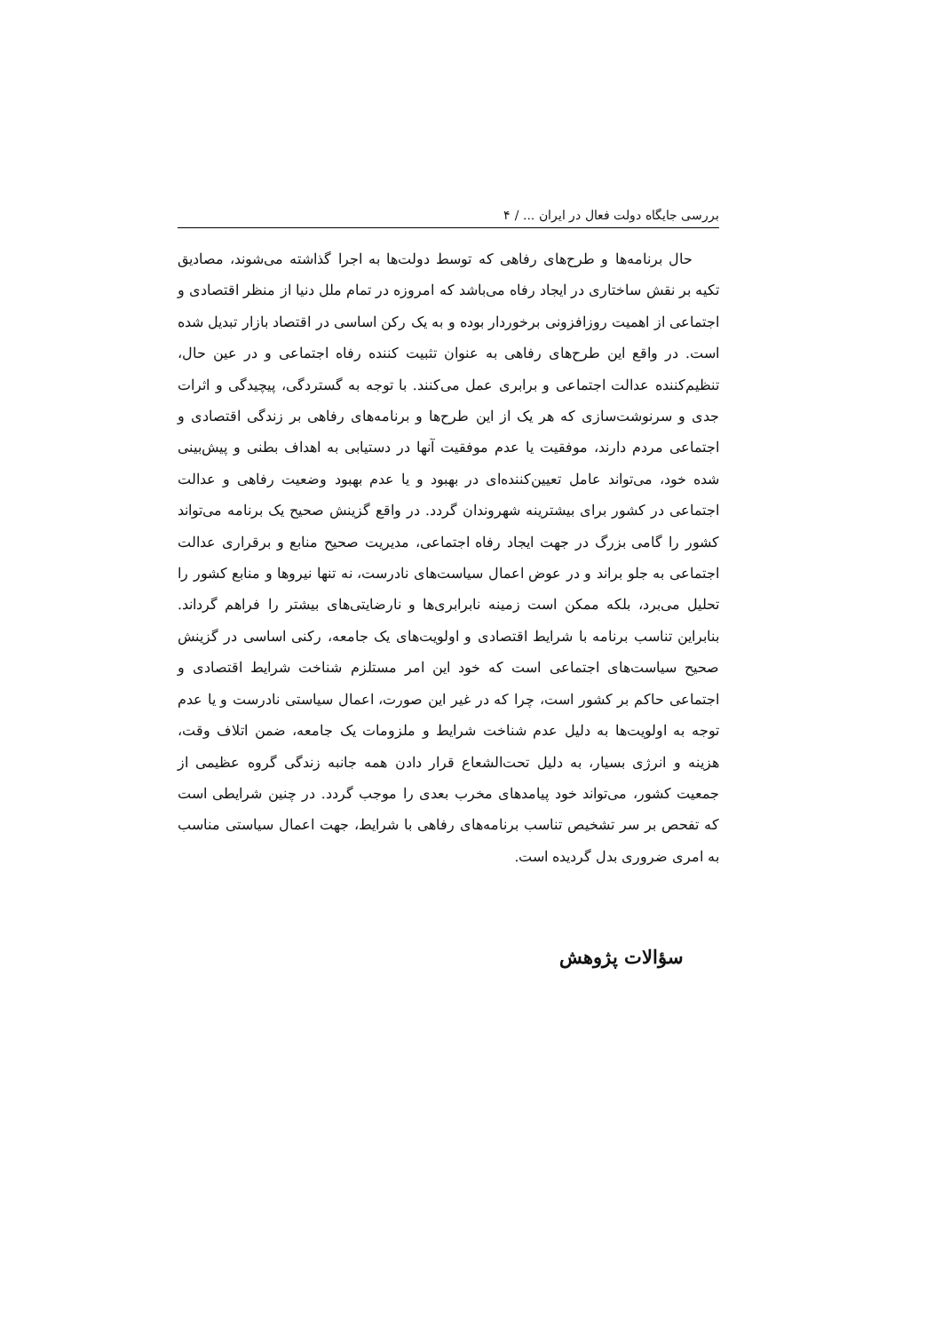بررسی جایگاه دولت فعال در ایران ... / ۴
حال برنامه‌ها و طرح‌های رفاهی که توسط دولت‌ها به اجرا گذاشته می‌شوند، مصادیق تکیه بر نقش ساختاری در ایجاد رفاه می‌باشد که امروزه در تمام ملل دنیا از منظر اقتصادی و اجتماعی از اهمیت روزافزونی برخوردار بوده و به یک رکن اساسی در اقتصاد بازار تبدیل شده است. در واقع این طرح‌های رفاهی به عنوان تثبیت کننده رفاه اجتماعی و در عین حال، تنظیم‌کننده عدالت اجتماعی و برابری عمل می‌کنند. با توجه به گستردگی، پیچیدگی و اثرات جدی و سرنوشت‌سازی که هر یک از این طرح‌ها و برنامه‌های رفاهی بر زندگی اقتصادی و اجتماعی مردم دارند، موفقیت یا عدم موفقیت آنها در دستیابی به اهداف بطنی و پیش‌بینی شده خود، می‌تواند عامل تعیین‌کننده‌ای در بهبود و یا عدم بهبود وضعیت رفاهی و عدالت اجتماعی در کشور برای بیشترینه شهروندان گردد. در واقع گزینش صحیح یک برنامه می‌تواند کشور را گامی بزرگ در جهت ایجاد رفاه اجتماعی، مدیریت صحیح منابع و برقراری عدالت اجتماعی به جلو براند و در عوض اعمال سیاست‌های نادرست، نه تنها نیروها و منابع کشور را تحلیل می‌برد، بلکه ممکن است زمینه نابرابری‌ها و نارضایتی‌های بیشتر را فراهم گرداند. بنابراین تناسب برنامه با شرایط اقتصادی و اولویت‌های یک جامعه، رکنی اساسی در گزینش صحیح سیاست‌های اجتماعی است که خود این امر مستلزم شناخت شرایط اقتصادی و اجتماعی حاکم بر کشور است، چرا که در غیر این صورت، اعمال سیاستی نادرست و یا عدم توجه به اولویت‌ها به دلیل عدم شناخت شرایط و ملزومات یک جامعه، ضمن اتلاف وقت، هزینه و انرژی بسیار، به دلیل تحت‌الشعاع قرار دادن همه جانبه زندگی گروه عظیمی از جمعیت کشور، می‌تواند خود پیامدهای مخرب بعدی را موجب گردد. در چنین شرایطی است که تفحص بر سر تشخیص تناسب برنامه‌های رفاهی با شرایط، جهت اعمال سیاستی مناسب به امری ضروری بدل گردیده است.
سؤالات پژوهش